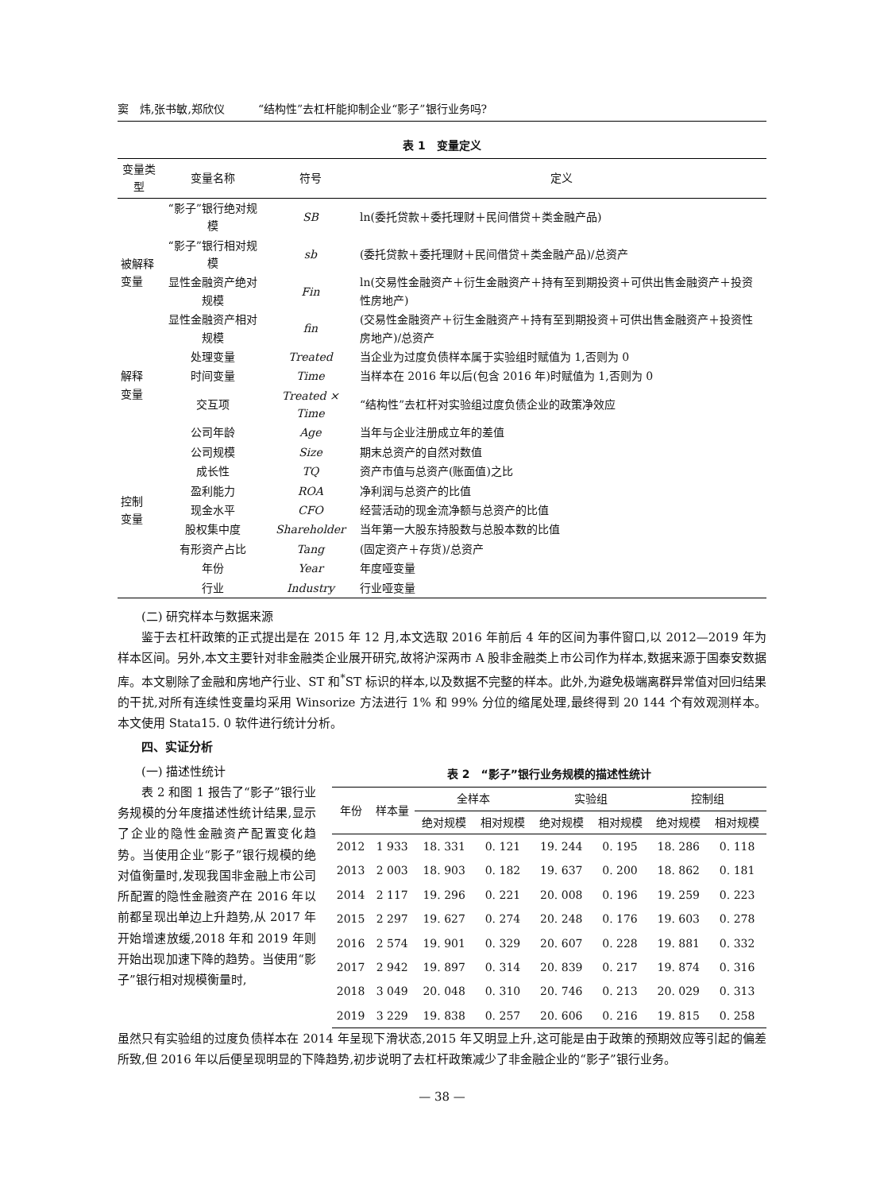窦　炜,张书敏,郑欣仪　　　“结构性”去杠杆能抑制企业“影子”银行业务吗?
表 1　变量定义
| 变量类型 | 变量名称 | 符号 | 定义 |
| --- | --- | --- | --- |
| 被解释 变量 | “影子”银行绝对规模 | SB | ln(委托贷款＋委托理财＋民间借贷＋类金融产品) |
| | “影子”银行相对规模 | sb | (委托贷款＋委托理财＋民间借贷＋类金融产品)/总资产 |
| | 显性金融资产绝对规模 | Fin | ln(交易性金融资产＋衍生金融资产＋持有至到期投资＋可供出售金融资产＋投资性房地产) |
| | 显性金融资产相对规模 | fin | (交易性金融资产＋衍生金融资产＋持有至到期投资＋可供出售金融资产＋投资性房地产)/总资产 |
| 解释 变量 | 处理变量 | Treated | 当企业为过度负债样本属于实验组时赋值为 1,否则为 0 |
| | 时间变量 | Time | 当样本在 2016 年以后(包含 2016 年)时赋值为 1,否则为 0 |
| | 交互项 | Treated × Time | “结构性”去杠杆对实验组过度负债企业的政策净效应 |
| 控制 变量 | 公司年龄 | Age | 当年与企业注册成立年的差值 |
| | 公司规模 | Size | 期末总资产的自然对数值 |
| | 成长性 | TQ | 资产市值与总资产(账面值)之比 |
| | 盈利能力 | ROA | 净利润与总资产的比值 |
| | 现金水平 | CFO | 经营活动的现金流净额与总资产的比值 |
| | 股权集中度 | Shareholder | 当年第一大股东持股数与总股本数的比值 |
| | 有形资产占比 | Tang | (固定资产＋存货)/总资产 |
| | 年份 | Year | 年度哑变量 |
| | 行业 | Industry | 行业哑变量 |
(二) 研究样本与数据来源
鉴于去杠杆政策的正式提出是在 2015 年 12 月,本文选取 2016 年前后 4 年的区间为事件窗口,以 2012—2019 年为样本区间。另外,本文主要针对非金融类企业展开研究,故将沪深两市 A 股非金融类上市公司作为样本,数据来源于国泰安数据库。本文剔除了金融和房地产行业、ST 和<sup>*</sup>ST 标识的样本,以及数据不完整的样本。此外,为避免极端离群异常值对回归结果的干扰,对所有连续性变量均采用 Winsorize 方法进行 1% 和 99% 分位的缩尾处理,最终得到 20 144 个有效观测样本。本文使用 Stata15. 0 软件进行统计分析。
四、实证分析
(一) 描述性统计
表 2 和图 1 报告了“影子”银行业务规模的分年度描述性统计结果,显示了企业的隐性金融资产配置变化趋势。当使用企业“影子”银行规模的绝对值衡量时,发现我国非金融上市公司所配置的隐性金融资产在 2016 年以前都呈现出单边上升趋势,从 2017 年开始增速放缓,2018 年和 2019 年则开始出现加速下降的趋势。当使用“影子”银行相对规模衡量时,
表 2　“影子”银行业务规模的描述性统计
| 年份 | 样本量 | 全样本 | | 实验组 | | 控制组 | |
| --- | --- | --- | --- | --- | --- | --- | --- |
| | | 绝对规模 | 相对规模 | 绝对规模 | 相对规模 | 绝对规模 | 相对规模 |
| 2012 | 1 933 | 18. 331 | 0. 121 | 19. 244 | 0. 195 | 18. 286 | 0. 118 |
| 2013 | 2 003 | 18. 903 | 0. 182 | 19. 637 | 0. 200 | 18. 862 | 0. 181 |
| 2014 | 2 117 | 19. 296 | 0. 221 | 20. 008 | 0. 196 | 19. 259 | 0. 223 |
| 2015 | 2 297 | 19. 627 | 0. 274 | 20. 248 | 0. 176 | 19. 603 | 0. 278 |
| 2016 | 2 574 | 19. 901 | 0. 329 | 20. 607 | 0. 228 | 19. 881 | 0. 332 |
| 2017 | 2 942 | 19. 897 | 0. 314 | 20. 839 | 0. 217 | 19. 874 | 0. 316 |
| 2018 | 3 049 | 20. 048 | 0. 310 | 20. 746 | 0. 213 | 20. 029 | 0. 313 |
| 2019 | 3 229 | 19. 838 | 0. 257 | 20. 606 | 0. 216 | 19. 815 | 0. 258 |
虽然只有实验组的过度负债样本在 2014 年呈现下滑状态,2015 年又明显上升,这可能是由于政策的预期效应等引起的偏差所致,但 2016 年以后便呈现明显的下降趋势,初步说明了去杠杆政策减少了非金融企业的“影子”银行业务。
— 38 —